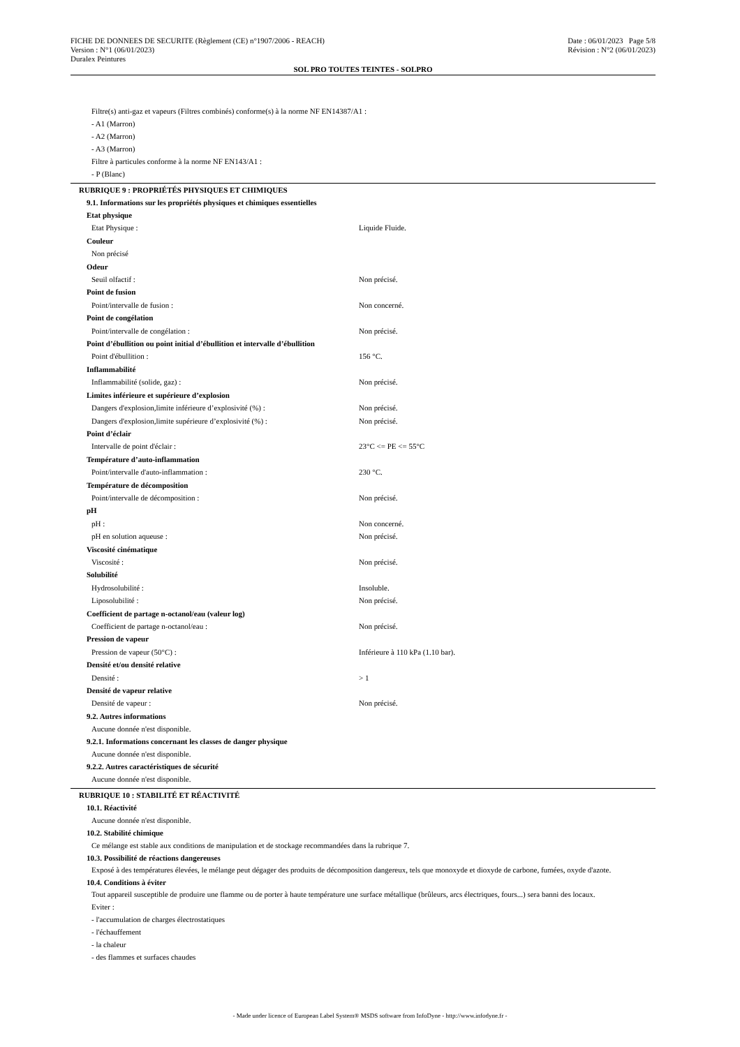FICHE DE DONNEES DE SECURITE (Règlement (CE) n°1907/2006 - REACH) Date : 06/01/2023 Page 5/8
Version : N°1 (06/01/2023) Révision : N°2 (06/01/2023)
Duralex Peintures
SOL PRO TOUTES TEINTES - SOLPRO
Filtre(s) anti-gaz et vapeurs (Filtres combinés) conforme(s) à la norme NF EN14387/A1 :
- A1 (Marron)
- A2 (Marron)
- A3 (Marron)
Filtre à particules conforme à la norme NF EN143/A1 :
- P (Blanc)
RUBRIQUE 9 : PROPRIÉTÉS PHYSIQUES ET CHIMIQUES
9.1. Informations sur les propriétés physiques et chimiques essentielles
| Etat physique | |
| Etat Physique : | Liquide Fluide. |
| Couleur | |
| Non précisé | |
| Odeur | |
| Seuil olfactif : | Non précisé. |
| Point de fusion | |
| Point/intervalle de fusion : | Non concerné. |
| Point de congélation | |
| Point/intervalle de congélation : | Non précisé. |
| Point d’ébullition ou point initial d’ébullition et intervalle d’ébullition | |
| Point d'ébullition : | 156 °C. |
| Inflammabilité | |
| Inflammabilité (solide, gaz) : | Non précisé. |
| Limites inférieure et supérieure d’explosion | |
| Dangers d'explosion,limite inférieure d’explosivité (%) : | Non précisé. |
| Dangers d'explosion,limite supérieure d’explosivité (%) : | Non précisé. |
| Point d’éclair | |
| Intervalle de point d'éclair : | 23°C <= PE <= 55°C |
| Température d’auto-inflammation | |
| Point/intervalle d'auto-inflammation : | 230 °C. |
| Température de décomposition | |
| Point/intervalle de décomposition : | Non précisé. |
| pH | |
| pH : | Non concerné. |
| pH en solution aqueuse : | Non précisé. |
| Viscosité cinématique | |
| Viscosité : | Non précisé. |
| Solubilité | |
| Hydrosolubilité : | Insoluble. |
| Liposolubilité : | Non précisé. |
| Coefficient de partage n-octanol/eau (valeur log) | |
| Coefficient de partage n-octanol/eau : | Non précisé. |
| Pression de vapeur | |
| Pression de vapeur (50°C) : | Inférieure à 110 kPa (1.10 bar). |
| Densité et/ou densité relative | |
| Densité : | > 1 |
| Densité de vapeur relative | |
| Densité de vapeur : | Non précisé. |
9.2. Autres informations
Aucune donnée n'est disponible.
9.2.1. Informations concernant les classes de danger physique
Aucune donnée n'est disponible.
9.2.2. Autres caractéristiques de sécurité
Aucune donnée n'est disponible.
RUBRIQUE 10 : STABILITÉ ET RÉACTIVITÉ
10.1. Réactivité
Aucune donnée n'est disponible.
10.2. Stabilité chimique
Ce mélange est stable aux conditions de manipulation et de stockage recommandées dans la rubrique 7.
10.3. Possibilité de réactions dangereuses
Exposé à des températures élevées, le mélange peut dégager des produits de décomposition dangereux, tels que monoxyde et dioxyde de carbone, fumées, oxyde d'azote.
10.4. Conditions à éviter
Tout appareil susceptible de produire une flamme ou de porter à haute température une surface métallique (brûleurs, arcs électriques, fours...) sera banni des locaux.
Eviter :
- l'accumulation de charges électrostatiques
- l'échauffement
- la chaleur
- des flammes et surfaces chaudes
- Made under licence of European Label System® MSDS software from InfoDyne - http://www.infodyne.fr -